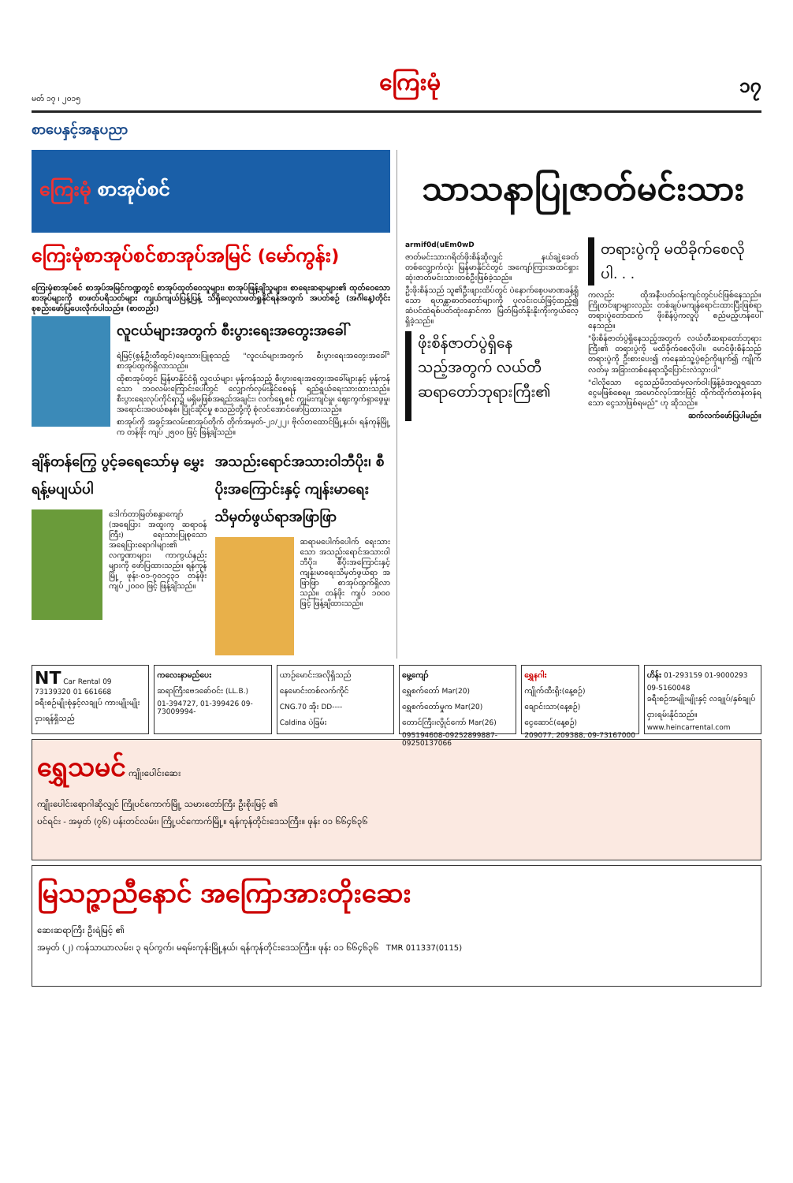မတ် ၁၇ ၊ ၂၀၁၅ ကြေးမုံ ၁၇
စာပေနှင့်အနုပညာ
ကြေးမုံ စာအုပ်စင်
ကြေးမုံစာအုပ်စင်စာအုပ်အမြင် (မော်ကွန်း)
ကြေးမုံစာအုပ်စင် စာအုပ်အမြင်ကဏ္ဍတွင် စာအုပ်ထုတ်ဝေသူများ၊ စာအုပ်ဖြန့်ချိသူများ၊ စာရေးဆရာများ၏ ထုတ်ဝေသော စာအုပ်များကို စာဖတ်ပရိသတ်များ ကျယ်ကျယ်ပြန့်ပြန့် သိရှိလေ့လာဖတ်ရှုနိုင်ရန်အတွက် အပတ်စဉ် (အင်္ဂါနေ့)တိုင်း စုစည်းဖော်ပြပေးလိုက်ပါသည်။ (စာတည်း)
လူငယ်များအတွက် စီးပွားရေးအတွေးအခေါ်
ရဲမြင့်(စွန့်ဦးတီထွင်)ရေးသားပြုစုသည့် "လူငယ်များအတွက် စီးပွားရေးအတွေးအခေါ်" စာအုပ်ထွက်ရှိလာသည်။
ထိုစာအုပ်တွင် မြန်မာနိုင်ငံရှိ လူငယ်များ မှန်ကန်သည့် စီးပွားရေးအတွေးအခေါ်များနှင့် မှန်ကန်သော ဘဝလမ်းကြောင်းပေါ်တွင် လျှောက်လှမ်းနိုင်စေရန် ရည်ရွယ်ရေးသားထားသည်။ စီးပွားရေးလုပ်ကိုင်ရာ၌ မရှိမဖြစ်အရည်အချင်း၊ လက်ရှေ့စင် ကျွမ်းကျင်မှု၊ ဈေးကွက်ရှာဖွေမှု၊ အရောင်းအဝယ်စနစ်၊ ပြိုင်ဆိုင်မှု စသည်တို့ကို စုံလင်အောင်ဖော်ပြထားသည်။
စာအုပ်ကို အခွင့်အလမ်းစာအုပ်တိုက် တိုက်အမှတ်-၂၁/၂၂၊ ဗိုလ်တထောင်မြို့နယ်၊ ရန်ကုန်မြို့က တန်ဖိုး ကျပ် ၂၅၀၀ ဖြင့် ဖြန့်ချိသည်။
ချိန်တန်ကြွေ ပွင့်ခရေသော်မှ မွှေးရန့်မပျယ်ပါ
ဒေါက်တာမြတ်စန္ဒာကျော် (အရေပြား အထူးကု ဆရာဝန်ကြီး) ရေးသားပြုစုသော အရေပြားရောဂါများ၏ လက္ခဏာများ၊ ကာကွယ်နည်းများကို ဖော်ပြထားသည်။ ရန်ကုန်မြို့ ဖုန်း-၀၁-၇၀၁၄၃၁ တန်ဖိုး ကျပ် ၂၀၀၀ ဖြင့် ဖြန့်ချိသည်။
အသည်းရောင်အသားဝါဘီပိုး၊ စီပိုးအကြောင်းနှင့် ကျန်းမာရေးသိမှတ်ဖွယ်ရာအဖြာဖြာ
ဆရာမပေါက်ပေါက် ရေးသားသော အသည်းရောင်အသားဝါ ဘီပိုး၊ စီပိုးအကြောင်းနှင့် ကျန်းမာရေးသိမှတ်ဖွယ်ရာ အဖြာဖြာ စာအုပ်ထွက်ရှိလာသည်။ တန်ဖိုး ကျပ် ၁၀၀၀ ဖြင့် ဖြန့်ချိထားသည်။
သာသနာပြုဇာတ်မင်းသား
armif0d(uEm0wD
ဇာတ်မင်းသားဂရိတ်ဖိုးစိန်ဆိုလျှင် နယ်ချဲ့ခေတ်တစ်လျှောက်လုံး မြန်မာနိုင်ငံတွင် အကျော်ကြားအထင်ရှားဆုံးဇာတ်မင်းသားတစ်ဦးဖြစ်ခဲ့သည်။
ဦးဖိုးစိန်သည် သူ၏ဦးဖျားထိပ်တွင် ပဲနောက်စေ့ပမာဏခန့်ရှိသော ရဟန္တာဓာတ်တော်များကို ပုလင်းငယ်ဖြင့်ထည့်၍ ဆံပင်ထဲရစ်ပတ်ထုံးနှောင်ကာ မြတ်မြတ်နိုးနိုးကိုးကွယ်လေ့ရှိခဲ့သည်။
ဖိုးစိန်ဇာတ်ပွဲရှိနေသည့်အတွက် လယ်တီဆရာတော်ဘုရားကြီး၏ တရားပွဲကို မထိခိုက်စေလိုပါ. . .
ကလည်း ထိုအနီးပတ်ဝန်းကျင်တွင်ပင်ဖြစ်နေသည်။ ကြိုတင်ဖျာများလည်း တစ်ချပ်မကျန်ရောင်းထားပြီးဖြစ်ရာ တရားပွဲတော်ထက် ဖိုးစိန်ပွဲကလူပို စည်မည့်ဟန်ပေါ်နေသည်။
"ဖိုးစိန်ဇာတ်ပွဲရှိနေသည့်အတွက် လယ်တီဆရာတော်ဘုရားကြီး၏ တရားပွဲကို မထိခိုက်စေလိုပါ။ မောင်ဖိုးစိန်သည် တရားပွဲကို ဦးစားပေး၍ ကနေဆဲသူ့ပွဲစဉ်ကိုဖျက်၍ ကျိုက်လတ်မှ အခြားတစ်နေရာသို့ပြောင်းလဲသွားပါ"
"ငါလိုသော ငွေသည်မိဘထံမှလက်ဝါးဖြန့်ခံအလှူရသော ငွေမဖြစ်စေရ။ အမောင်လုပ်အားဖြင့် ထိုက်ထိုက်တန်တန်ရသော ငွေသာဖြစ်ရမည်" ဟု ဆိုသည်။
ဆက်လက်ဖော်ပြပါမည်။
NT Car Rental 09 73139320 01 661668
ခရီးစဉ်မျိုးစုံနှင့်လချုပ် ကားမျိုးမျိုးငှားရန်ရှိသည်
ကလေးနာမည်ပေး
ဆရာကြီးဗေဒဓော်ဝင်း (LL.B.)
01-394727, 01-399426 09-73009994-
ယာဉ်မောင်းအလိုရှိသည်
နေမောင်းတစ်လက်ကိုင်
CNG.70 အိုး DD----
Caldina ပဲခြမ်း
မွေ့ကျော်
ရွှေစက်တော် Mar(20)
ရွှေစက်တော်မှုက Mar(20)
တောင်ကြီး၊လွိုင်ကော် Mar(26)
095194608-09252899887-09250137066
ရွှေနဂါး
ကျိုက်ထီးရိုး(နေ့စဉ်)
ချောင်းသာ(နေ့စဉ်)
ငွေဆောင်(နေ့စဉ်)
209077, 209388, 09-73167000
ဟိန်း 01-293159 01-9000293 09-5160048
ခရီးစဉ်အမျိုးမျိုးနှင့် လချုပ်/နှစ်ချုပ်ငှားရမ်းနိုင်သည်။
www.heincarrental.com
ရွှေသမင် ကျိုးပေါင်းဆေး
ကျိုးပေါင်းရောဂါဆိုလျှင် ကြိုပင်ကောက်မြို့ သမားတော်ကြီး ဦးစိုးမြင့် ၏
ပင်ရင်း - အမှတ် (၇၆) ပန်းတင်လမ်း၊ ကြို့ပင်ကောက်မြို့။ ရန်ကုန်တိုင်းဒေသကြီး။ ဖုန်း ၀၁ ၆၆၄၆၃၆
မြသဉ္ဇာညီနောင် အကြောအားတိုးဆေး
ဆေးဆရာကြီး ဦးရဲမြင့် ၏
အမှတ် (၂) ကန်သာယာလမ်း၊ ၃ ရပ်ကွက်၊ မရမ်းကုန်းမြို့နယ်၊ ရန်ကုန်တိုင်းဒေသကြီး။ ဖုန်း ၀၁ ၆၆၄၆၃၆ TMR 011337(0115)